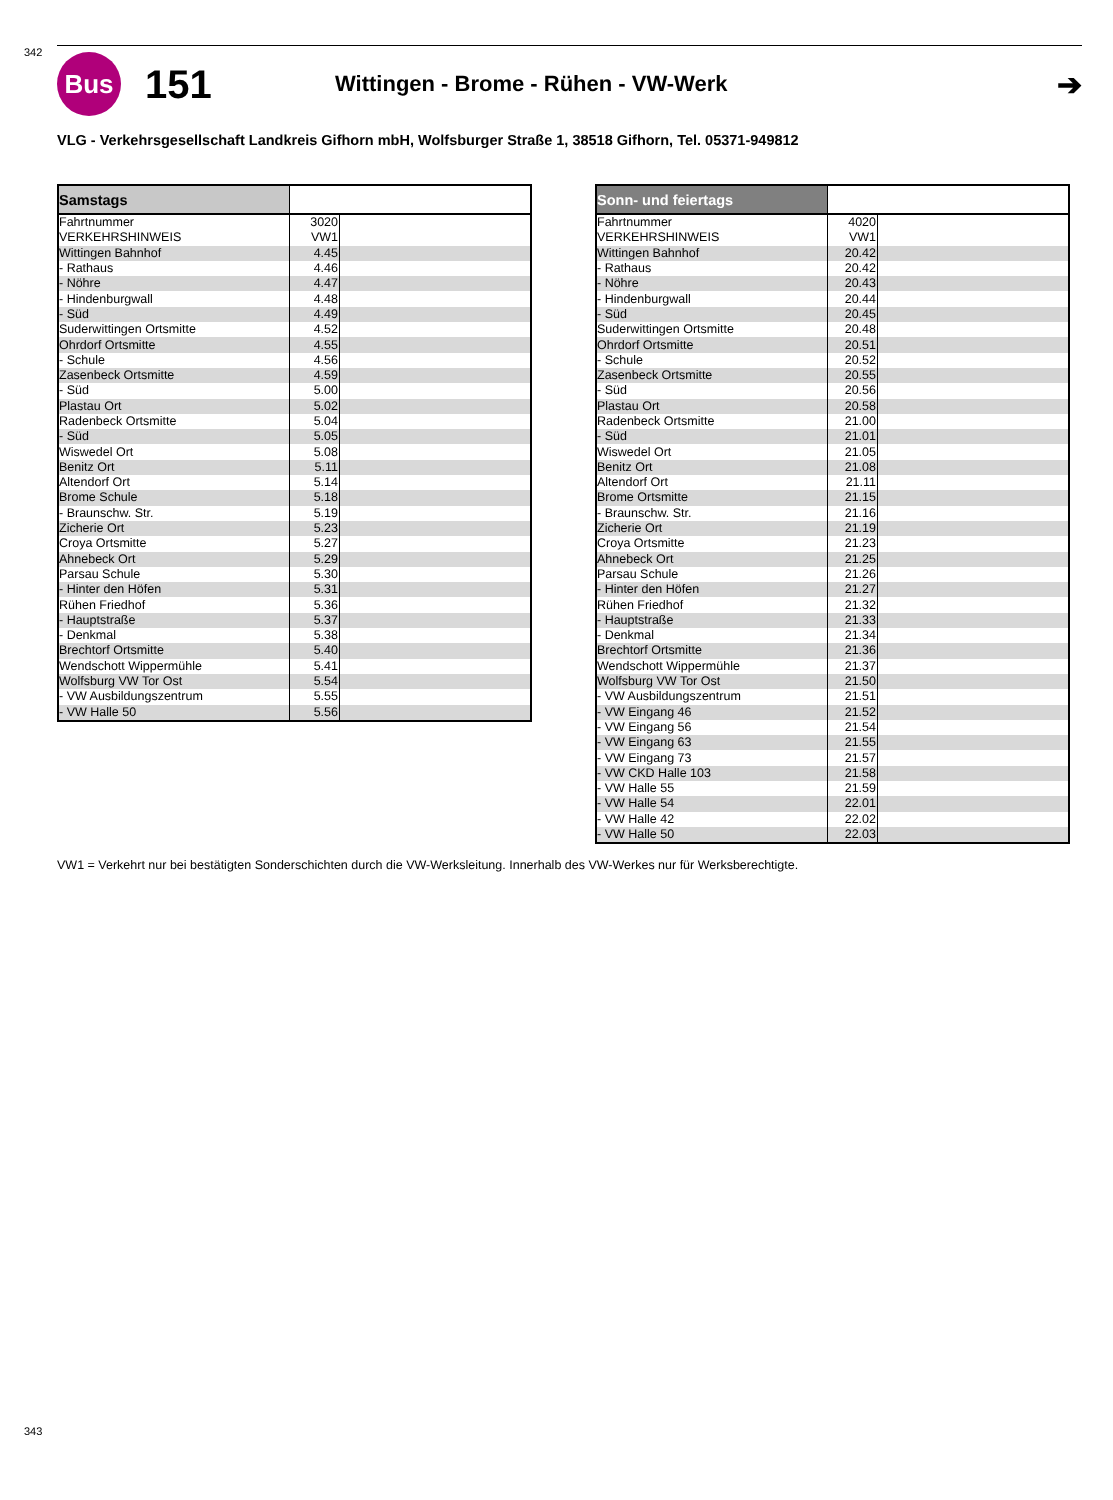342
Bus
151
Wittingen - Brome - Rühen - VW-Werk
➔
VLG - Verkehrsgesellschaft Landkreis Gifhorn mbH, Wolfsburger Straße 1, 38518 Gifhorn, Tel. 05371-949812
| Samstags | | |
| --- | --- | --- |
| Fahrtnummer | 3020 | |
| VERKEHRSHINWEIS | VW1 | |
| Wittingen Bahnhof | 4.45 | |
| - Rathaus | 4.46 | |
| - Nöhre | 4.47 | |
| - Hindenburgwall | 4.48 | |
| - Süd | 4.49 | |
| Suderwittingen Ortsmitte | 4.52 | |
| Ohrdorf Ortsmitte | 4.55 | |
| - Schule | 4.56 | |
| Zasenbeck Ortsmitte | 4.59 | |
| - Süd | 5.00 | |
| Plastau Ort | 5.02 | |
| Radenbeck Ortsmitte | 5.04 | |
| - Süd | 5.05 | |
| Wiswedel Ort | 5.08 | |
| Benitz Ort | 5.11 | |
| Altendorf Ort | 5.14 | |
| Brome Schule | 5.18 | |
| - Braunschw. Str. | 5.19 | |
| Zicherie Ort | 5.23 | |
| Croya Ortsmitte | 5.27 | |
| Ahnebeck Ort | 5.29 | |
| Parsau Schule | 5.30 | |
| - Hinter den Höfen | 5.31 | |
| Rühen Friedhof | 5.36 | |
| - Hauptstraße | 5.37 | |
| - Denkmal | 5.38 | |
| Brechtorf Ortsmitte | 5.40 | |
| Wendschott Wippermühle | 5.41 | |
| Wolfsburg VW Tor Ost | 5.54 | |
| - VW Ausbildungszentrum | 5.55 | |
| - VW Halle 50 | 5.56 | |
| Sonn- und feiertags | | |
| --- | --- | --- |
| Fahrtnummer | 4020 | |
| VERKEHRSHINWEIS | VW1 | |
| Wittingen Bahnhof | 20.42 | |
| - Rathaus | 20.42 | |
| - Nöhre | 20.43 | |
| - Hindenburgwall | 20.44 | |
| - Süd | 20.45 | |
| Suderwittingen Ortsmitte | 20.48 | |
| Ohrdorf Ortsmitte | 20.51 | |
| - Schule | 20.52 | |
| Zasenbeck Ortsmitte | 20.55 | |
| - Süd | 20.56 | |
| Plastau Ort | 20.58 | |
| Radenbeck Ortsmitte | 21.00 | |
| - Süd | 21.01 | |
| Wiswedel Ort | 21.05 | |
| Benitz Ort | 21.08 | |
| Altendorf Ort | 21.11 | |
| Brome Ortsmitte | 21.15 | |
| - Braunschw. Str. | 21.16 | |
| Zicherie Ort | 21.19 | |
| Croya Ortsmitte | 21.23 | |
| Ahnebeck Ort | 21.25 | |
| Parsau Schule | 21.26 | |
| - Hinter den Höfen | 21.27 | |
| Rühen Friedhof | 21.32 | |
| - Hauptstraße | 21.33 | |
| - Denkmal | 21.34 | |
| Brechtorf Ortsmitte | 21.36 | |
| Wendschott Wippermühle | 21.37 | |
| Wolfsburg VW Tor Ost | 21.50 | |
| - VW Ausbildungszentrum | 21.51 | |
| - VW Eingang 46 | 21.52 | |
| - VW Eingang 56 | 21.54 | |
| - VW Eingang 63 | 21.55 | |
| - VW Eingang 73 | 21.57 | |
| - VW CKD Halle 103 | 21.58 | |
| - VW Halle 55 | 21.59 | |
| - VW Halle 54 | 22.01 | |
| - VW Halle 42 | 22.02 | |
| - VW Halle 50 | 22.03 | |
VW1 = Verkehrt nur bei bestätigten Sonderschichten durch die VW-Werksleitung. Innerhalb des VW-Werkes nur für Werksberechtigte.
343